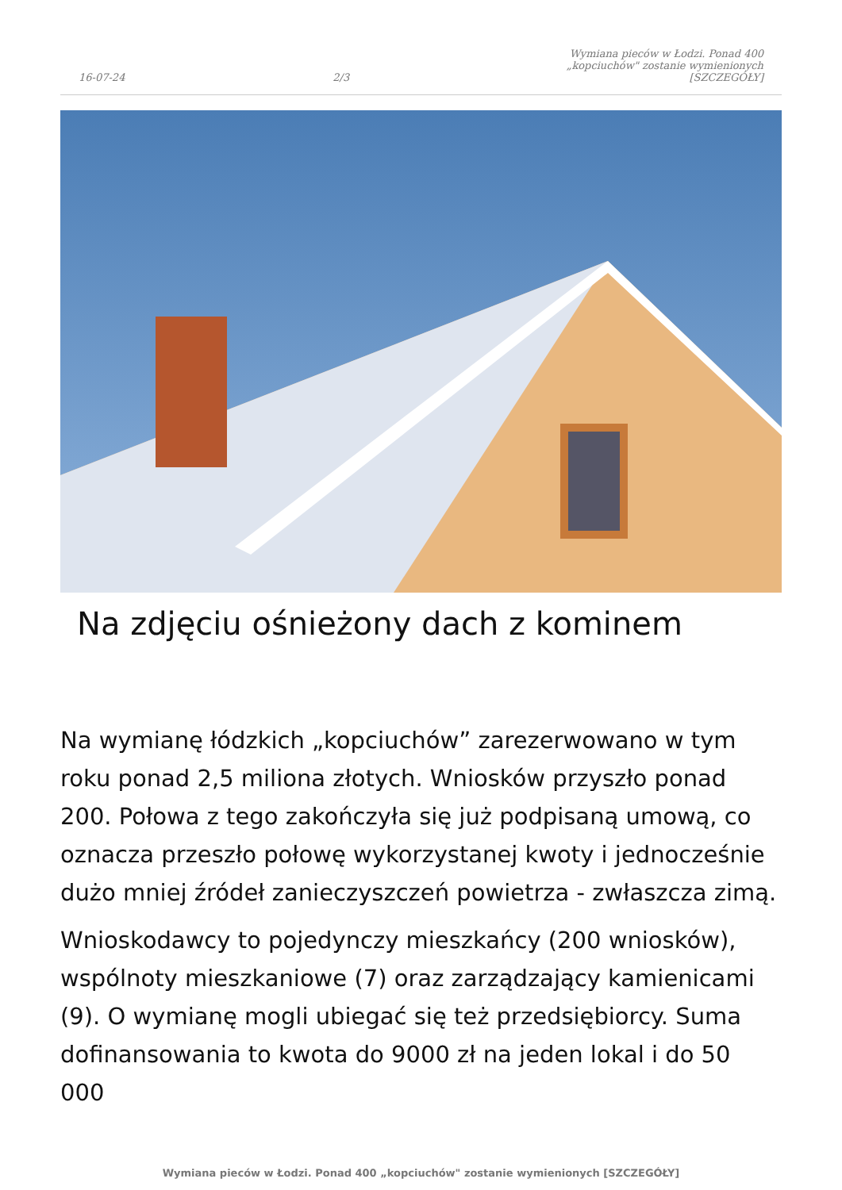16-07-24
2/3
Wymiana pieców w Łodzi. Ponad 400 „kopciuchów" zostanie wymienionych [SZCZEGÓŁY]
Na zdjęciu ośnieżony dach z kominem
Na wymianę łódzkich „kopciuchów” zarezerwowano w tym roku ponad 2,5 miliona złotych. Wniosków przyszło ponad 200. Połowa z tego zakończyła się już podpisaną umową, co oznacza przeszło połowę wykorzystanej kwoty i jednocześnie dużo mniej źródeł zanieczyszczeń powietrza - zwłaszcza zimą.
Wnioskodawcy to pojedynczy mieszkańcy (200 wniosków), wspólnoty mieszkaniowe (7) oraz zarządzający kamienicami (9). O wymianę mogli ubiegać się też przedsiębiorcy. Suma dofinansowania to kwota do 9000 zł na jeden lokal i do 50 000
Wymiana pieców w Łodzi. Ponad 400 „kopciuchów" zostanie wymienionych [SZCZEGÓŁY]